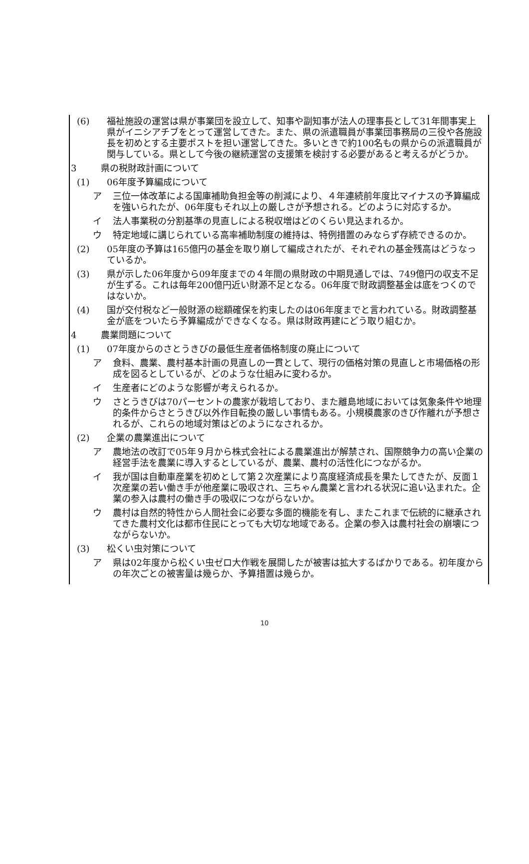(6) 福祉施設の運営は県が事業団を設立して、知事や副知事が法人の理事長として31年間事実上県がイニシアチブをとって運営してきた。また、県の派遣職員が事業団事務局の三役や各施設長を初めとする主要ポストを担い運営してきた。多いときで約100名もの県からの派遣職員が関与している。県として今後の継続運営の支援策を検討する必要があると考えるがどうか。
3 県の税財政計画について
(1) 06年度予算編成について
ア 三位一体改革による国庫補助負担金等の削減により、４年連続前年度比マイナスの予算編成を強いられたが、06年度もそれ以上の厳しさが予想される。どのように対応するか。
イ 法人事業税の分割基準の見直しによる税収増はどのくらい見込まれるか。
ウ 特定地域に講じられている高率補助制度の維持は、特例措置のみならず存続できるのか。
(2) 05年度の予算は165億円の基金を取り崩して編成されたが、それぞれの基金残高はどうなっているか。
(3) 県が示した06年度から09年度までの４年間の県財政の中期見通しでは、749億円の収支不足が生ずる。これは毎年200億円近い財源不足となる。06年度で財政調整基金は底をつくのではないか。
(4) 国が交付税など一般財源の総額確保を約束したのは06年度までと言われている。財政調整基金が底をついたら予算編成ができなくなる。県は財政再建にどう取り組むか。
4 農業問題について
(1) 07年度からのさとうきびの最低生産者価格制度の廃止について
ア 食料、農業、農村基本計画の見直しの一貫として、現行の価格対策の見直しと市場価格の形成を図るとしているが、どのような仕組みに変わるか。
イ 生産者にどのような影響が考えられるか。
ウ さとうきびは70パーセントの農家が栽培しており、また離島地域においては気象条件や地理的条件からさとうきび以外作目転換の厳しい事情もある。小規模農家のきび作離れが予想されるが、これらの地域対策はどのようになされるか。
(2) 企業の農業進出について
ア 農地法の改訂で05年９月から株式会社による農業進出が解禁され、国際競争力の高い企業の経営手法を農業に導入するとしているが、農業、農村の活性化につながるか。
イ 我が国は自動車産業を初めとして第２次産業により高度経済成長を果たしてきたが、反面１次産業の若い働き手が他産業に吸収され、三ちゃん農業と言われる状況に追い込まれた。企業の参入は農村の働き手の吸収につながらないか。
ウ 農村は自然的特性から人間社会に必要な多面的機能を有し、またこれまで伝統的に継承されてきた農村文化は都市住民にとっても大切な地域である。企業の参入は農村社会の崩壊につながらないか。
(3) 松くい虫対策について
ア 県は02年度から松くい虫ゼロ大作戦を展開したが被害は拡大するばかりである。初年度からの年次ごとの被害量は幾らか、予算措置は幾らか。
10